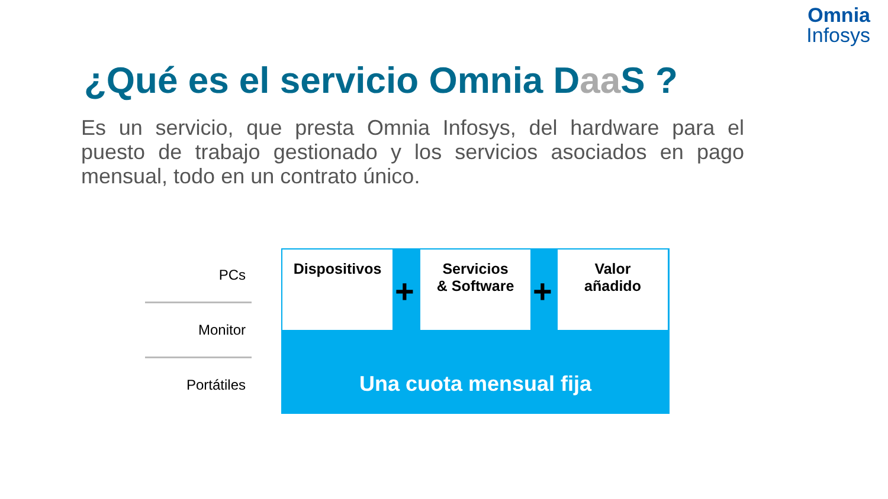Omnia
Infosys
¿Qué es el servicio Omnia Daa S ?
Es un servicio, que presta Omnia Infosys, del hardware para el puesto de trabajo gestionado y los servicios asociados en pago mensual, todo en un contrato único.
PCs
Monitor
Portátiles
Dispositivos
+
Servicios
& Software
+
Valor
añadido
Una cuota mensual fija